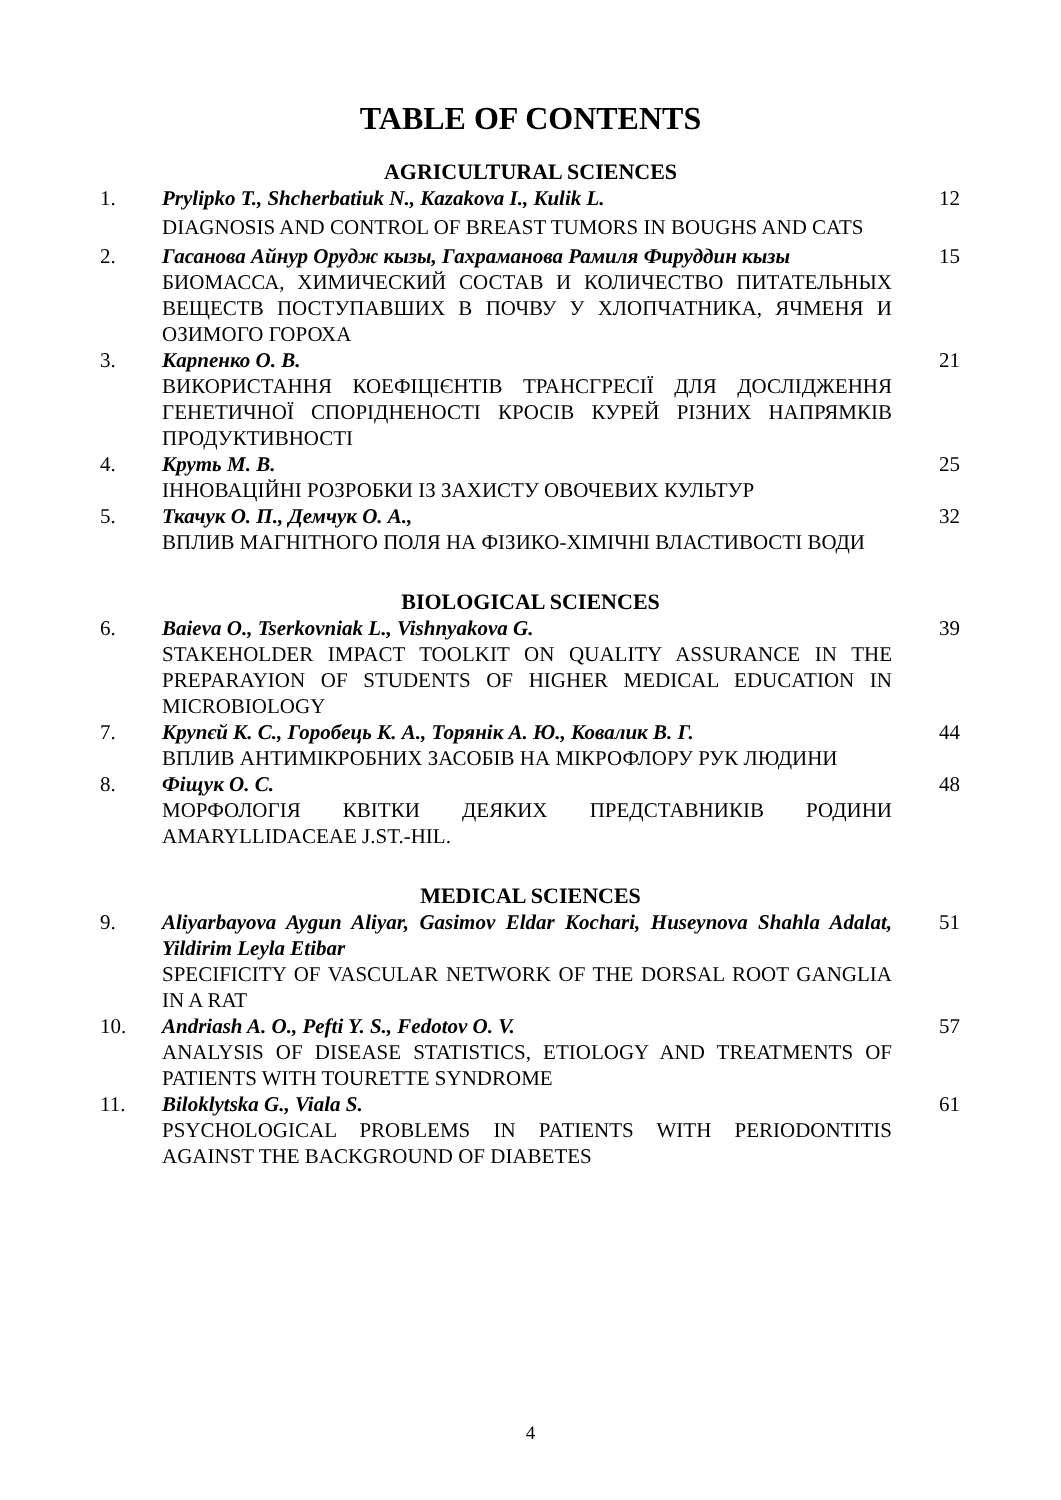TABLE OF CONTENTS
AGRICULTURAL SCIENCES
| 1. | Prylipko T., Shcherbatiuk N., Kazakova I., Kulik L. DIAGNOSIS AND CONTROL OF BREAST TUMORS IN BOUGHS AND CATS | 12 |
| 2. | Гасанова Айнур Орудж кызы, Гахраманова Рамиля Фируддин кызы БИОМАССА, ХИМИЧЕСКИЙ СОСТАВ И КОЛИЧЕСТВО ПИТАТЕЛЬНЫХ ВЕЩЕСТВ ПОСТУПАВШИХ В ПОЧВУ У ХЛОПЧАТНИКА, ЯЧМЕНЯ И ОЗИМОГО ГОРОХА | 15 |
| 3. | Карпенко О. В. ВИКОРИСТАННЯ КОЕФІЦІЄНТІВ ТРАНСГРЕСІЇ ДЛЯ ДОСЛІДЖЕННЯ ГЕНЕТИЧНОЇ СПОРІДНЕНОСТІ КРОСІВ КУРЕЙ РІЗНИХ НАПРЯМКІВ ПРОДУКТИВНОСТІ | 21 |
| 4. | Круть М. В. ІННОВАЦІЙНІ РОЗРОБКИ ІЗ ЗАХИСТУ ОВОЧЕВИХ КУЛЬТУР | 25 |
| 5. | Ткачук О. П., Демчук О. А., ВПЛИВ МАГНІТНОГО ПОЛЯ НА ФІЗИКО-ХІМІЧНІ ВЛАСТИВОСТІ ВОДИ | 32 |
BIOLOGICAL SCIENCES
| 6. | Baieva O., Tserkovniak L., Vishnyakova G. STAKEHOLDER IMPACT TOOLKIT ON QUALITY ASSURANCE IN THE PREPARAYION OF STUDENTS OF HIGHER MEDICAL EDUCATION IN MICROBIOLOGY | 39 |
| 7. | Крупєй К. С., Горобець К. А., Торянік А. Ю., Ковалик В. Г. ВПЛИВ АНТИМІКРОБНИХ ЗАСОБІВ НА МІКРОФЛОРУ РУК ЛЮДИНИ | 44 |
| 8. | Фіщук О. С. МОРФОЛОГІЯ КВІТКИ ДЕЯКИХ ПРЕДСТАВНИКІВ РОДИНИ AMARYLLIDACEAE J.ST.-HIL. | 48 |
MEDICAL SCIENCES
| 9. | Aliyarbayova Aygun Aliyar, Gasimov Eldar Kochari, Huseynova Shahla Adalat, Yildirim Leyla Etibar SPECIFICITY OF VASCULAR NETWORK OF THE DORSAL ROOT GANGLIA IN A RAT | 51 |
| 10. | Andriash A. O., Pefti Y. S., Fedotov O. V. ANALYSIS OF DISEASE STATISTICS, ETIOLOGY AND TREATMENTS OF PATIENTS WITH TOURETTE SYNDROME | 57 |
| 11. | Biloklytska G., Viala S. PSYCHOLOGICAL PROBLEMS IN PATIENTS WITH PERIODONTITIS AGAINST THE BACKGROUND OF DIABETES | 61 |
4